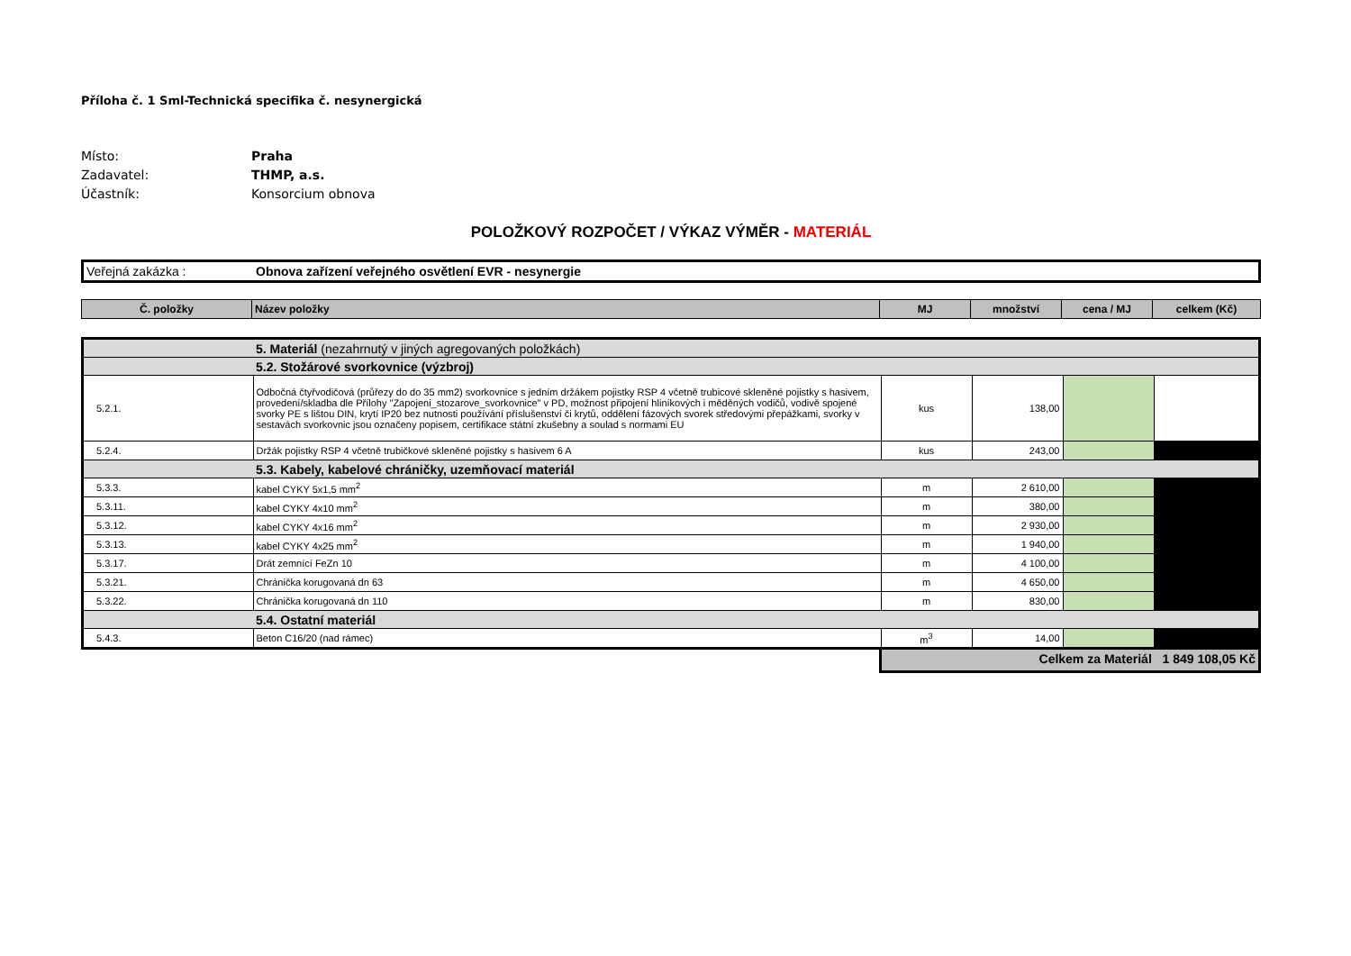Příloha č. 1 Sml-Technická specifika č. nesynergická
Místo: Praha
Zadavatel: THMP, a.s.
Účastník: Konsorcium obnova
POLOŽKOVÝ ROZPOČET / VÝKAZ VÝMĚR - MATERIÁL
Veřejná zakázka : Obnova zařízení veřejného osvětlení EVR - nesynergie
| Č. položky | Název položky | MJ | množství | cena / MJ | celkem (Kč) |
| --- | --- | --- | --- | --- | --- |
| | 5. Materiál (nezahrnutý v jiných agregovaných položkách) | | | | |
| | 5.2. Stožárové svorkovnice (výzbroj) | | | | |
| 5.2.1. | Odbočná čtyřvodičová (průřezy do do 35 mm2) svorkovnice s jedním držákem pojistky RSP 4 včetně trubicové skleněné pojistky s hasivem, provedení/skladba dle Přílohy "Zapojeni_stozarove_svorkovnice" v PD, možnost připojení hliníkových i měděných vodičů, vodivě spojené svorky PE s lištou DIN, krytí IP20 bez nutnosti používání příslušenství či krytů, oddělení fázových svorek středovými přepážkami, svorky v sestavách svorkovnic jsou označeny popisem, certifikace státní zkušebny a soulad s normami EU | kus | 138,00 | | |
| 5.2.4. | Držák pojistky RSP 4 včetně trubičkové skleněné pojistky s hasivem 6 A | kus | 243,00 | | |
| | 5.3. Kabely, kabelové chráničky, uzemňovací materiál | | | | |
| 5.3.3. | kabel CYKY 5x1,5 mm<sup>2</sup> | m | 2 610,00 | | |
| 5.3.11. | kabel CYKY 4x10 mm<sup>2</sup> | m | 380,00 | | |
| 5.3.12. | kabel CYKY 4x16 mm<sup>2</sup> | m | 2 930,00 | | |
| 5.3.13. | kabel CYKY 4x25 mm<sup>2</sup> | m | 1 940,00 | | |
| 5.3.17. | Drát zemnící FeZn 10 | m | 4 100,00 | | |
| 5.3.21. | Chránička korugovaná dn 63 | m | 4 650,00 | | |
| 5.3.22. | Chránička korugovaná dn 110 | m | 830,00 | | |
| | 5.4. Ostatní materiál | | | | |
| 5.4.3. | Beton C16/20 (nad rámec) | m<sup>3</sup> | 14,00 | | |
Celkem za Materiál 1 849 108,05 Kč